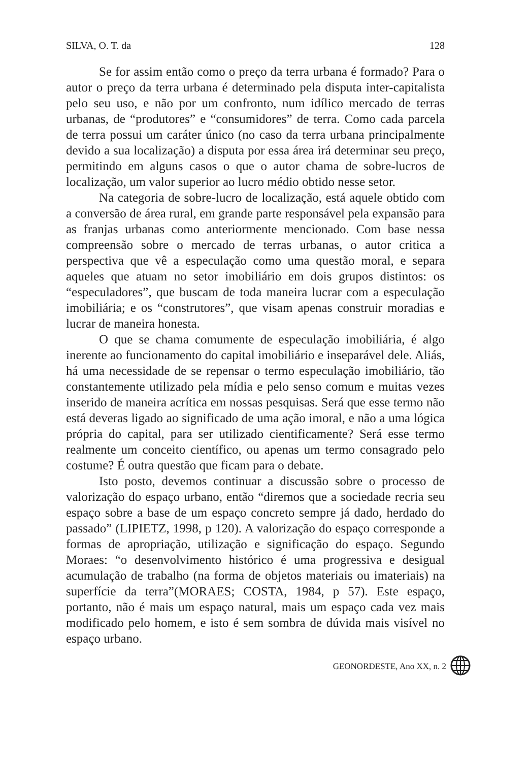SILVA, O. T. da 128
Se for assim então como o preço da terra urbana é formado? Para o autor o preço da terra urbana é determinado pela disputa inter-capitalista pelo seu uso, e não por um confronto, num idílico mercado de terras urbanas, de “produtores” e “consumidores” de terra. Como cada parcela de terra possui um caráter único (no caso da terra urbana principalmente devido a sua localização) a disputa por essa área irá determinar seu preço, permitindo em alguns casos o que o autor chama de sobre-lucros de localização, um valor superior ao lucro médio obtido nesse setor.
Na categoria de sobre-lucro de localização, está aquele obtido com a conversão de área rural, em grande parte responsável pela expansão para as franjas urbanas como anteriormente mencionado. Com base nessa compreensão sobre o mercado de terras urbanas, o autor critica a perspectiva que vê a especulação como uma questão moral, e separa aqueles que atuam no setor imobiliário em dois grupos distintos: os “especuladores”, que buscam de toda maneira lucrar com a especulação imobiliária; e os “construtores”, que visam apenas construir moradias e lucrar de maneira honesta.
O que se chama comumente de especulação imobiliária, é algo inerente ao funcionamento do capital imobiliário e inseparável dele. Aliás, há uma necessidade de se repensar o termo especulação imobiliário, tão constantemente utilizado pela mídia e pelo senso comum e muitas vezes inserido de maneira acrítica em nossas pesquisas. Será que esse termo não está deveras ligado ao significado de uma ação imoral, e não a uma lógica própria do capital, para ser utilizado cientificamente? Será esse termo realmente um conceito científico, ou apenas um termo consagrado pelo costume? É outra questão que ficam para o debate.
Isto posto, devemos continuar a discussão sobre o processo de valorização do espaço urbano, então “diremos que a sociedade recria seu espaço sobre a base de um espaço concreto sempre já dado, herdado do passado” (LIPIETZ, 1998, p 120). A valorização do espaço corresponde a formas de apropriação, utilização e significação do espaço. Segundo Moraes: “o desenvolvimento histórico é uma progressiva e desigual acumulação de trabalho (na forma de objetos materiais ou imateriais) na superfície da terra”(MORAES; COSTA, 1984, p 57). Este espaço, portanto, não é mais um espaço natural, mais um espaço cada vez mais modificado pelo homem, e isto é sem sombra de dúvida mais visível no espaço urbano.
GEONORDESTE, Ano XX, n. 2